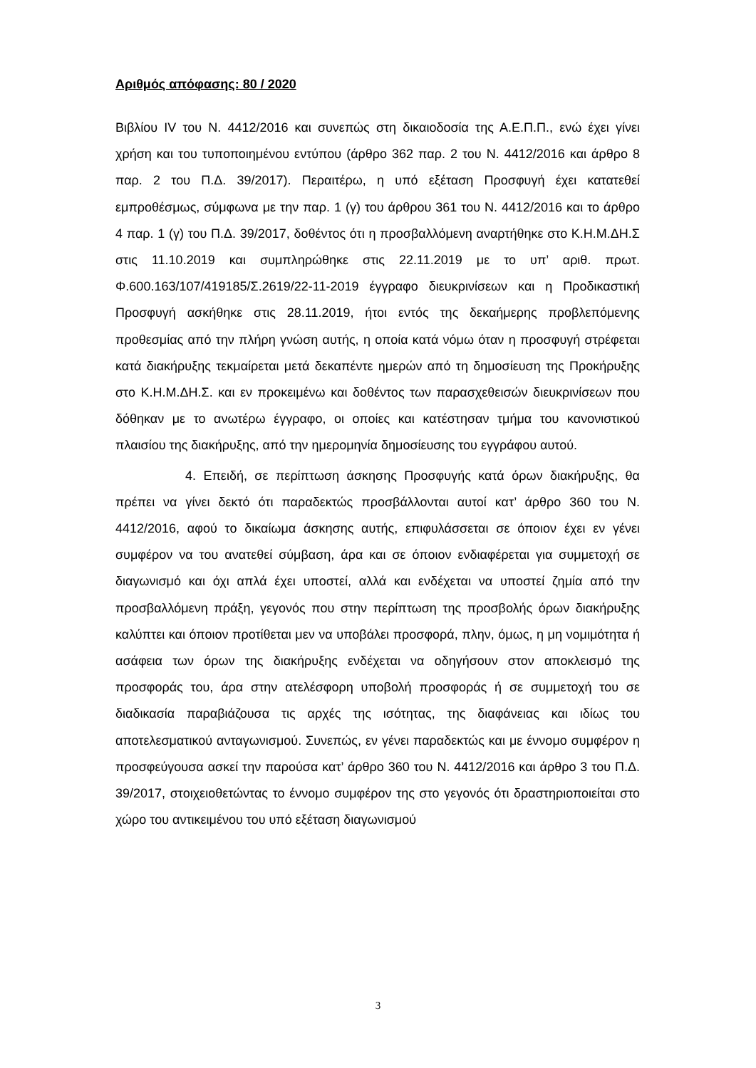Αριθμός απόφασης: 80 / 2020
Βιβλίου IV του Ν. 4412/2016 και συνεπώς στη δικαιοδοσία της Α.Ε.Π.Π., ενώ έχει γίνει χρήση και του τυποποιημένου εντύπου (άρθρο 362 παρ. 2 του Ν. 4412/2016 και άρθρο 8 παρ. 2 του Π.Δ. 39/2017). Περαιτέρω, η υπό εξέταση Προσφυγή έχει κατατεθεί εμπροθέσμως, σύμφωνα με την παρ. 1 (γ) του άρθρου 361 του Ν. 4412/2016 και το άρθρο 4 παρ. 1 (γ) του Π.Δ. 39/2017, δοθέντος ότι η προσβαλλόμενη αναρτήθηκε στο Κ.Η.Μ.ΔΗ.Σ στις 11.10.2019 και συμπληρώθηκε στις 22.11.2019 με το υπ’ αριθ. πρωτ. Φ.600.163/107/419185/Σ.2619/22-11-2019 έγγραφο διευκρινίσεων και η Προδικαστική Προσφυγή ασκήθηκε στις 28.11.2019, ήτοι εντός της δεκαήμερης προβλεπόμενης προθεσμίας από την πλήρη γνώση αυτής, η οποία κατά νόμω όταν η προσφυγή στρέφεται κατά διακήρυξης τεκμαίρεται μετά δεκαπέντε ημερών από τη δημοσίευση της Προκήρυξης στο Κ.Η.Μ.ΔΗ.Σ. και εν προκειμένω και δοθέντος των παρασχεθεισών διευκρινίσεων που δόθηκαν με το ανωτέρω έγγραφο, οι οποίες και κατέστησαν τμήμα του κανονιστικού πλαισίου της διακήρυξης, από την ημερομηνία δημοσίευσης του εγγράφου αυτού.
4. Επειδή, σε περίπτωση άσκησης Προσφυγής κατά όρων διακήρυξης, θα πρέπει να γίνει δεκτό ότι παραδεκτώς προσβάλλονται αυτοί κατ’ άρθρο 360 του Ν. 4412/2016, αφού το δικαίωμα άσκησης αυτής, επιφυλάσσεται σε όποιον έχει εν γένει συμφέρον να του ανατεθεί σύμβαση, άρα και σε όποιον ενδιαφέρεται για συμμετοχή σε διαγωνισμό και όχι απλά έχει υποστεί, αλλά και ενδέχεται να υποστεί ζημία από την προσβαλλόμενη πράξη, γεγονός που στην περίπτωση της προσβολής όρων διακήρυξης καλύπτει και όποιον προτίθεται μεν να υποβάλει προσφορά, πλην, όμως, η μη νομιμότητα ή ασάφεια των όρων της διακήρυξης ενδέχεται να οδηγήσουν στον αποκλεισμό της προσφοράς του, άρα στην ατελέσφορη υποβολή προσφοράς ή σε συμμετοχή του σε διαδικασία παραβιάζουσα τις αρχές της ισότητας, της διαφάνειας και ιδίως του αποτελεσματικού ανταγωνισμού. Συνεπώς, εν γένει παραδεκτώς και με έννομο συμφέρον η προσφεύγουσα ασκεί την παρούσα κατ’ άρθρο 360 του Ν. 4412/2016 και άρθρο 3 του Π.Δ. 39/2017, στοιχειοθετώντας το έννομο συμφέρον της στο γεγονός ότι δραστηριοποιείται στο χώρο του αντικειμένου του υπό εξέταση διαγωνισμού
3